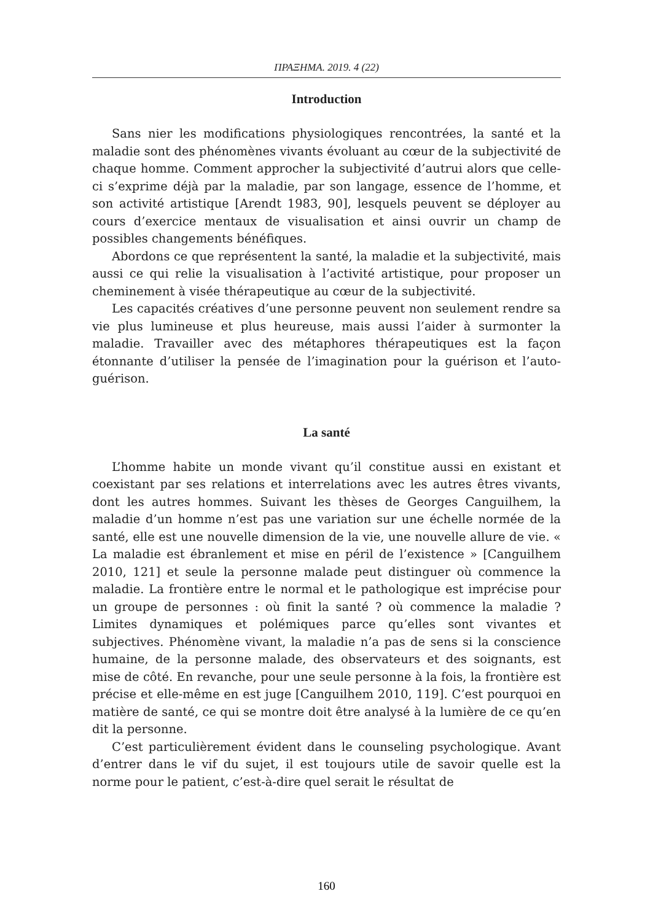ΠΡΑΞΗΜΑ. 2019. 4 (22)
Introduction
Sans nier les modifications physiologiques rencontrées, la santé et la maladie sont des phénomènes vivants évoluant au cœur de la subjectivité de chaque homme. Comment approcher la subjectivité d’autrui alors que celle-ci s’exprime déjà par la maladie, par son langage, essence de l’homme, et son activité artistique [Arendt 1983, 90], lesquels peuvent se déployer au cours d’exercice mentaux de visualisation et ainsi ouvrir un champ de possibles changements bénéfiques.
Abordons ce que représentent la santé, la maladie et la subjectivité, mais aussi ce qui relie la visualisation à l’activité artistique, pour proposer un cheminement à visée thérapeutique au cœur de la subjectivité.
Les capacités créatives d’une personne peuvent non seulement rendre sa vie plus lumineuse et plus heureuse, mais aussi l’aider à surmonter la maladie. Travailler avec des métaphores thérapeutiques est la façon étonnante d’utiliser la pensée de l’imagination pour la guérison et l’auto-guérison.
La santé
L’homme habite un monde vivant qu’il constitue aussi en existant et coexistant par ses relations et interrelations avec les autres êtres vivants, dont les autres hommes. Suivant les thèses de Georges Canguilhem, la maladie d’un homme n’est pas une variation sur une échelle normée de la santé, elle est une nouvelle dimension de la vie, une nouvelle allure de vie. « La maladie est ébranlement et mise en péril de l’existence » [Canguilhem 2010, 121] et seule la personne malade peut distinguer où commence la maladie. La frontière entre le normal et le pathologique est imprécise pour un groupe de personnes : où finit la santé ? où commence la maladie ? Limites dynamiques et polémiques parce qu’elles sont vivantes et subjectives. Phénomène vivant, la maladie n’a pas de sens si la conscience humaine, de la personne malade, des observateurs et des soignants, est mise de côté. En revanche, pour une seule personne à la fois, la frontière est précise et elle-même en est juge [Canguilhem 2010, 119]. C’est pourquoi en matière de santé, ce qui se montre doit être analysé à la lumière de ce qu’en dit la personne.
C’est particulièrement évident dans le counseling psychologique. Avant d’entrer dans le vif du sujet, il est toujours utile de savoir quelle est la norme pour le patient, c’est-à-dire quel serait le résultat de
160